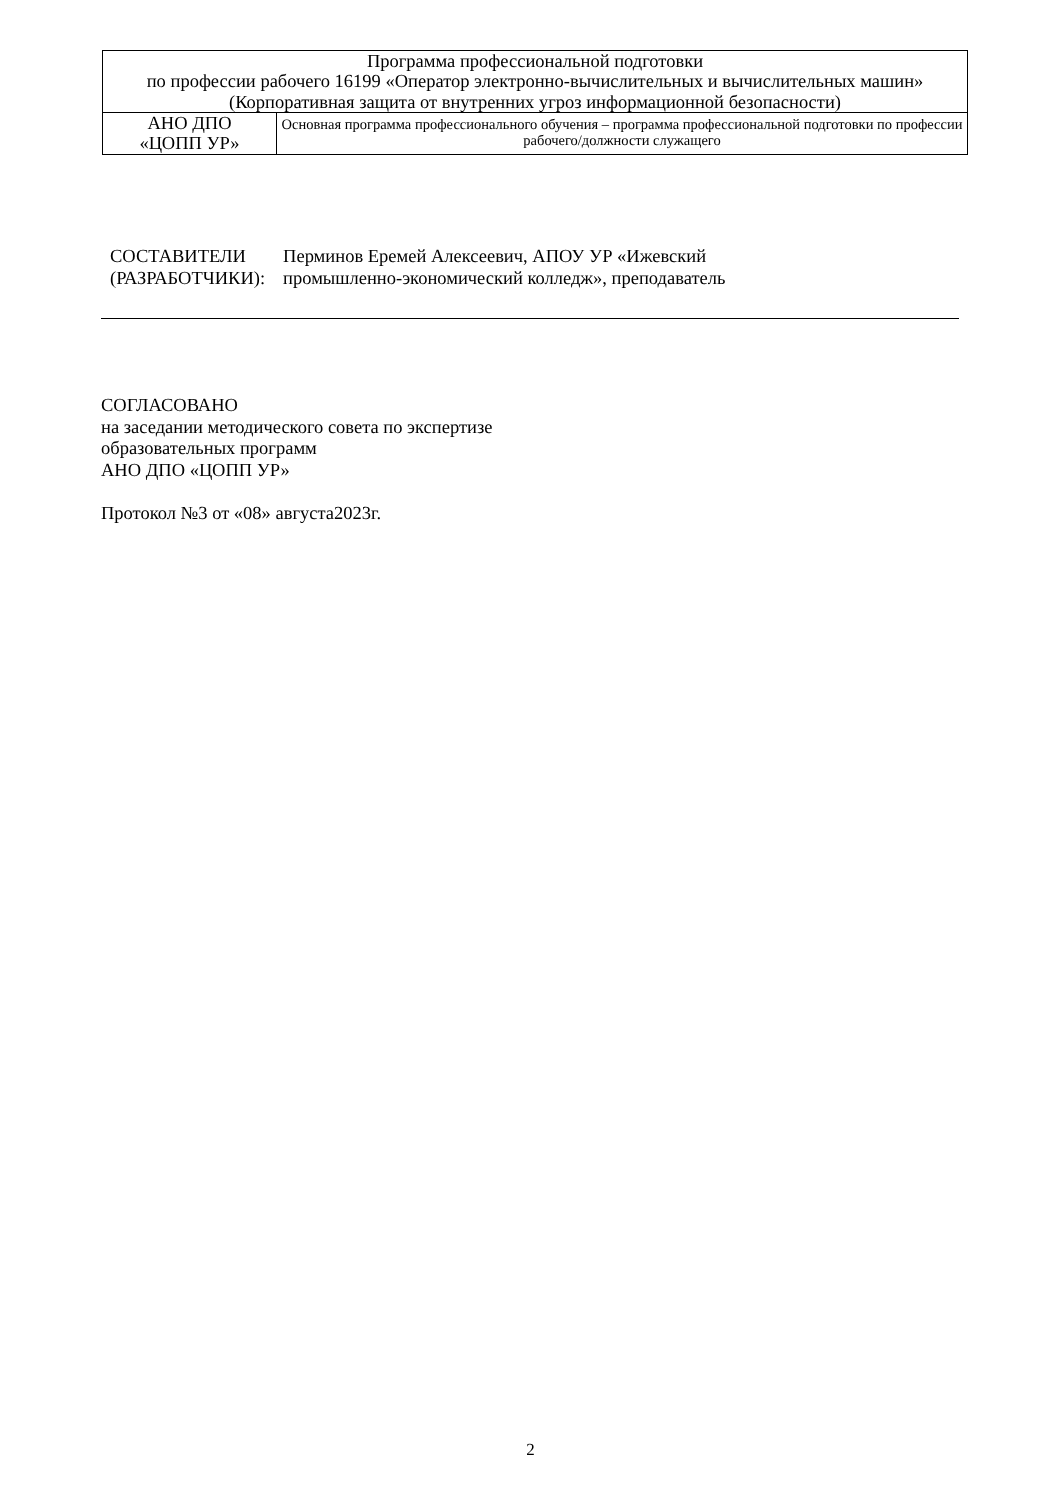| Программа профессиональной подготовки по профессии рабочего 16199 «Оператор электронно-вычислительных и вычислительных машин» (Корпоративная защита от внутренних угроз информационной безопасности) | |
| АНО ДПО «ЦОПП УР» | Основная программа профессионального обучения – программа профессиональной подготовки по профессии рабочего/должности служащего |
| СОСТАВИТЕЛИ (РАЗРАБОТЧИКИ): | Перминов Еремей Алексеевич, АПОУ УР «Ижевский промышленно-экономический колледж», преподаватель |
СОГЛАСОВАНО
на заседании методического совета по экспертизе
образовательных программ
АНО ДПО «ЦОПП УР»
Протокол №3 от «08» августа2023г.
2